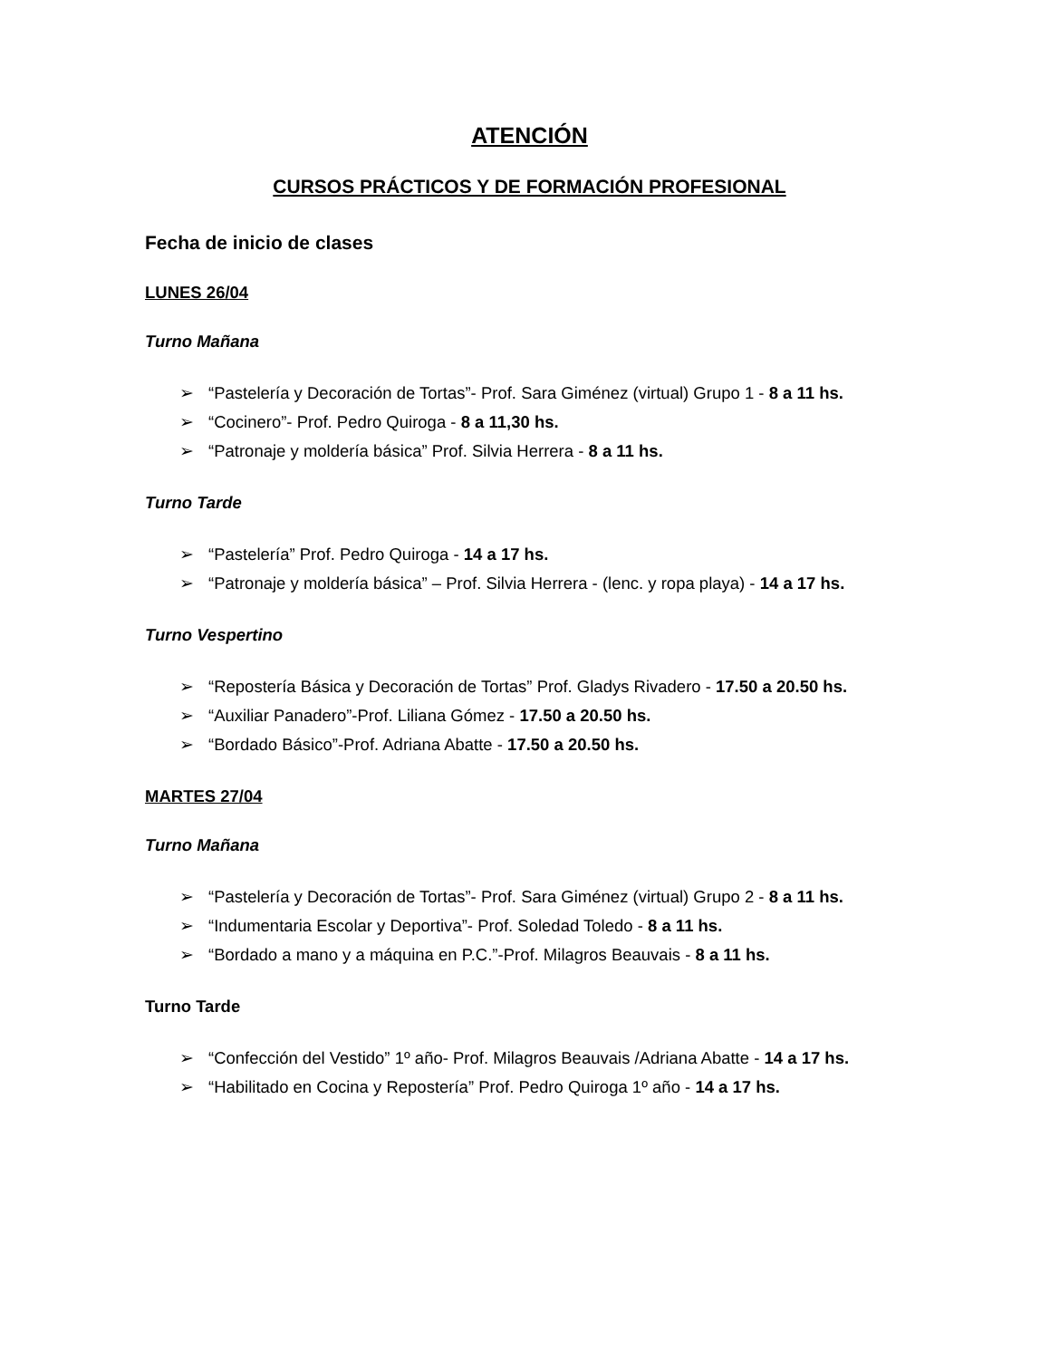ATENCIÓN
CURSOS PRÁCTICOS Y DE FORMACIÓN PROFESIONAL
Fecha de inicio de clases
LUNES 26/04
Turno Mañana
➢ “Pastelería y Decoración de Tortas”- Prof. Sara Giménez (virtual) Grupo 1 - 8 a 11 hs.
➢ “Cocinero”- Prof. Pedro Quiroga - 8 a 11,30 hs.
➢ “Patronaje y moldería básica” Prof. Silvia Herrera - 8 a 11 hs.
Turno Tarde
➢ “Pastelería” Prof. Pedro Quiroga - 14 a 17 hs.
➢ “Patronaje y moldería básica” – Prof. Silvia Herrera - (lenc. y ropa playa) - 14 a 17 hs.
Turno Vespertino
➢ “Repostería Básica y Decoración de Tortas” Prof. Gladys Rivadero - 17.50 a 20.50 hs.
➢ “Auxiliar Panadero”-Prof. Liliana Gómez - 17.50 a 20.50 hs.
➢ “Bordado Básico”-Prof. Adriana Abatte - 17.50 a 20.50 hs.
MARTES 27/04
Turno Mañana
➢ “Pastelería y Decoración de Tortas”- Prof. Sara Giménez (virtual) Grupo 2 - 8 a 11 hs.
➢ “Indumentaria Escolar y Deportiva”- Prof. Soledad Toledo - 8 a 11 hs.
➢ “Bordado a mano y a máquina en P.C.”-Prof. Milagros Beauvais - 8 a 11 hs.
Turno Tarde
➢ “Confección del Vestido” 1º año- Prof. Milagros Beauvais /Adriana Abatte - 14 a 17 hs.
➢ “Habilitado en Cocina y Repostería” Prof. Pedro Quiroga 1º año - 14 a 17 hs.